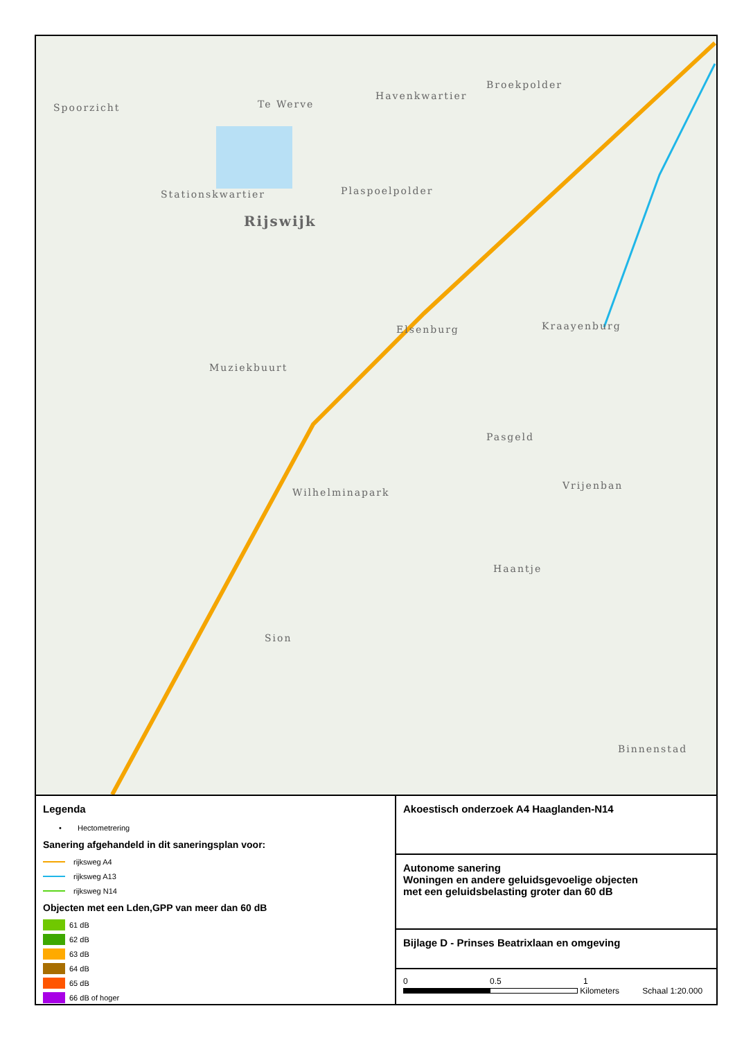Spoorzicht Te Werve
Havenkwartier
Broekpolder
Stationskwartier Plaspoelpolder
Rijswijk
Elsenburg Kraayenburg
Muziekbuurt
Pasgeld
Wilhelminapark
Vrijenban
Haantje
Sion
Binnenstad
Legenda
• Hectometrering
Sanering afgehandeld in dit saneringsplan voor:
rijksweg A4
rijksweg A13
rijksweg N14
Objecten met een Lden,GPP van meer dan 60 dB
61 dB
62 dB
63 dB
64 dB
65 dB
66 dB of hoger
Akoestisch onderzoek A4 Haaglanden-N14
Autonome sanering
Woningen en andere geluidsgevoelige objecten
met een geluidsbelasting groter dan 60 dB
Bijlage D - Prinses Beatrixlaan en omgeving
0 0.5 1
Kilometers Schaal 1:20.000